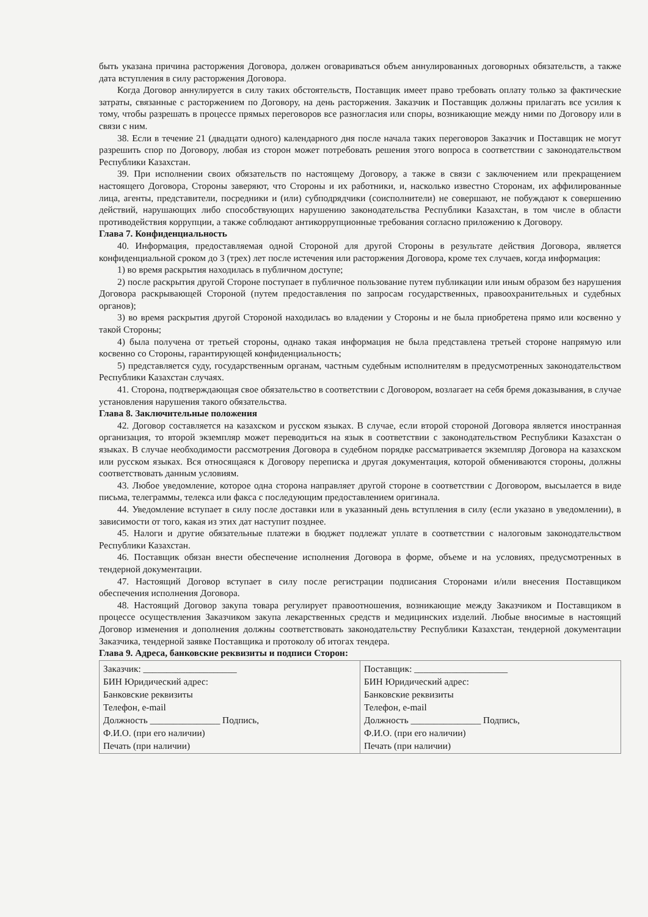быть указана причина расторжения Договора, должен оговариваться объем аннулированных договорных обязательств, а также дата вступления в силу расторжения Договора.
Когда Договор аннулируется в силу таких обстоятельств, Поставщик имеет право требовать оплату только за фактические затраты, связанные с расторжением по Договору, на день расторжения. Заказчик и Поставщик должны прилагать все усилия к тому, чтобы разрешать в процессе прямых переговоров все разногласия или споры, возникающие между ними по Договору или в связи с ним.
38. Если в течение 21 (двадцати одного) календарного дня после начала таких переговоров Заказчик и Поставщик не могут разрешить спор по Договору, любая из сторон может потребовать решения этого вопроса в соответствии с законодательством Республики Казахстан.
39. При исполнении своих обязательств по настоящему Договору, а также в связи с заключением или прекращением настоящего Договора, Стороны заверяют, что Стороны и их работники, и, насколько известно Сторонам, их аффилированные лица, агенты, представители, посредники и (или) субподрядчики (соисполнители) не совершают, не побуждают к совершению действий, нарушающих либо способствующих нарушению законодательства Республики Казахстан, в том числе в области противодействия коррупции, а также соблюдают антикоррупционные требования согласно приложению к Договору.
Глава 7. Конфиденциальность
40. Информация, предоставляемая одной Стороной для другой Стороны в результате действия Договора, является конфиденциальной сроком до 3 (трех) лет после истечения или расторжения Договора, кроме тех случаев, когда информация:
1) во время раскрытия находилась в публичном доступе;
2) после раскрытия другой Стороне поступает в публичное пользование путем публикации или иным образом без нарушения Договора раскрывающей Стороной (путем предоставления по запросам государственных, правоохранительных и судебных органов);
3) во время раскрытия другой Стороной находилась во владении у Стороны и не была приобретена прямо или косвенно у такой Стороны;
4) была получена от третьей стороны, однако такая информация не была представлена третьей стороне напрямую или косвенно со Стороны, гарантирующей конфиденциальность;
5) представляется суду, государственным органам, частным судебным исполнителям в предусмотренных законодательством Республики Казахстан случаях.
41. Сторона, подтверждающая свое обязательство в соответствии с Договором, возлагает на себя бремя доказывания, в случае установления нарушения такого обязательства.
Глава 8. Заключительные положения
42. Договор составляется на казахском и русском языках. В случае, если второй стороной Договора является иностранная организация, то второй экземпляр может переводиться на язык в соответствии с законодательством Республики Казахстан о языках. В случае необходимости рассмотрения Договора в судебном порядке рассматривается экземпляр Договора на казахском или русском языках. Вся относящаяся к Договору переписка и другая документация, которой обмениваются стороны, должны соответствовать данным условиям.
43. Любое уведомление, которое одна сторона направляет другой стороне в соответствии с Договором, высылается в виде письма, телеграммы, телекса или факса с последующим предоставлением оригинала.
44. Уведомление вступает в силу после доставки или в указанный день вступления в силу (если указано в уведомлении), в зависимости от того, какая из этих дат наступит позднее.
45. Налоги и другие обязательные платежи в бюджет подлежат уплате в соответствии с налоговым законодательством Республики Казахстан.
46. Поставщик обязан внести обеспечение исполнения Договора в форме, объеме и на условиях, предусмотренных в тендерной документации.
47. Настоящий Договор вступает в силу после регистрации подписания Сторонами и/или внесения Поставщиком обеспечения исполнения Договора.
48. Настоящий Договор закупа товара регулирует правоотношения, возникающие между Заказчиком и Поставщиком в процессе осуществления Заказчиком закупа лекарственных средств и медицинских изделий. Любые вносимые в настоящий Договор изменения и дополнения должны соответствовать законодательству Республики Казахстан, тендерной документации Заказчика, тендерной заявке Поставщика и протоколу об итогах тендера.
Глава 9. Адреса, банковские реквизиты и подписи Сторон:
| Заказчик: ____________________ БИН Юридический адрес: Банковские реквизиты Телефон, e-mail Должность _______________ Подпись, Ф.И.О. (при его наличии) Печать (при наличии) | Поставщик: ____________________ БИН Юридический адрес: Банковские реквизиты Телефон, e-mail Должность _______________ Подпись, Ф.И.О. (при его наличии) Печать (при наличии) |